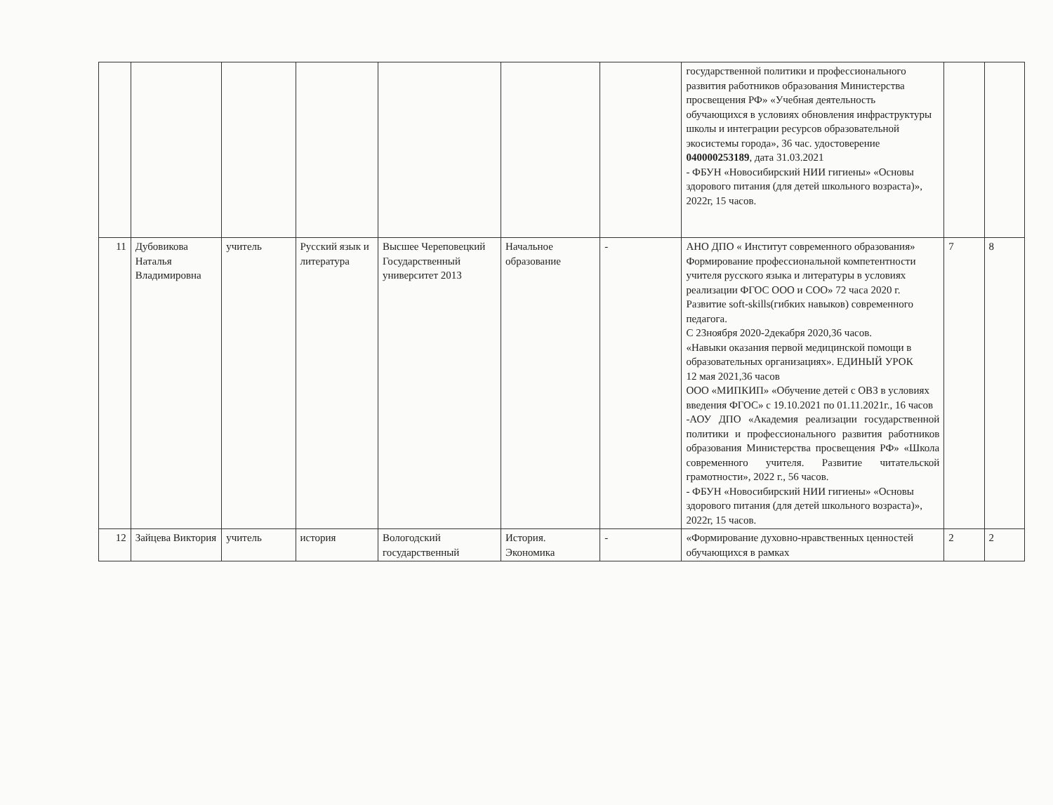| | | | | | | | государственной политики и профессионального развития работников образования Министерства просвещения РФ» «Учебная деятельность обучающихся в условиях обновления инфраструктуры школы и интеграции ресурсов образовательной экосистемы города», 36 час. удостоверение 040000253189 , дата 31.03.2021 - ФБУН «Новосибирский НИИ гигиены» «Основы здорового питания (для детей школьного возраста)», 2022г, 15 часов. | | |
| 11 | Дубовикова Наталья Владимировна | учитель | Русский язык и литература | Высшее Череповецкий Государственный университет 2013 | Начальное образование | - | АНО ДПО « Институт современного образования» Формирование профессиональной компетентности учителя русского языка и литературы в условиях реализации ФГОС ООО и СОО» 72 часа 2020 г. Развитие soft-skills(гибких навыков) современного педагога. С 23ноября 2020-2декабря 2020,36 часов. «Навыки оказания первой медицинской помощи в образовательных организациях». ЕДИНЫЙ УРОК 12 мая 2021,36 часов ООО «МИПКИП» «Обучение детей с ОВЗ в условиях введения ФГОС» с 19.10.2021 по 01.11.2021г., 16 часов -АОУ ДПО «Академия реализации государственной политики и профессионального развития работников образования Министерства просвещения РФ» «Школа современного учителя. Развитие читательской грамотности», 2022 г., 56 часов. - ФБУН «Новосибирский НИИ гигиены» «Основы здорового питания (для детей школьного возраста)», 2022г, 15 часов. | 7 | 8 |
| 12 | Зайцева Виктория | учитель | история | Вологодский государственный | История. Экономика | - | «Формирование духовно-нравственных ценностей обучающихся в рамках | 2 | 2 |